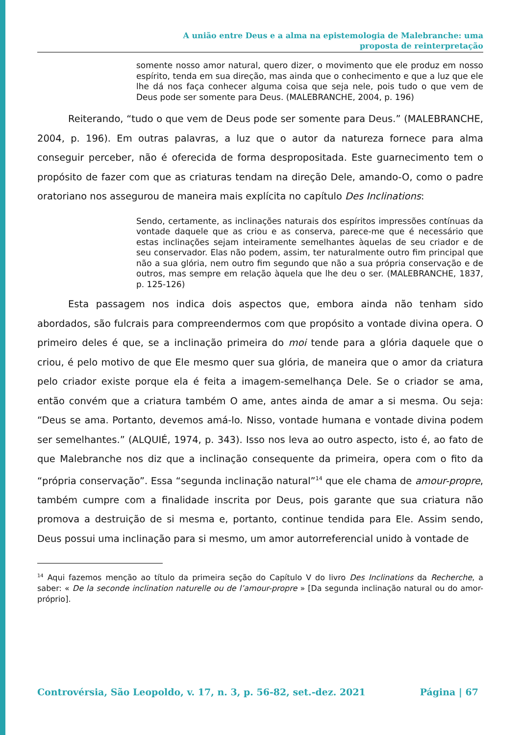A união entre Deus e a alma na epistemologia de Malebranche: uma
proposta de reinterpretação
somente nosso amor natural, quero dizer, o movimento que ele produz em nosso espírito, tenda em sua direção, mas ainda que o conhecimento e que a luz que ele lhe dá nos faça conhecer alguma coisa que seja nele, pois tudo o que vem de Deus pode ser somente para Deus. (MALEBRANCHE, 2004, p. 196)
Reiterando, “tudo o que vem de Deus pode ser somente para Deus.” (MALEBRANCHE, 2004, p. 196). Em outras palavras, a luz que o autor da natureza fornece para alma conseguir perceber, não é oferecida de forma despropositada. Este guarnecimento tem o propósito de fazer com que as criaturas tendam na direção Dele, amando-O, como o padre oratoriano nos assegurou de maneira mais explícita no capítulo Des Inclinations:
Sendo, certamente, as inclinações naturais dos espíritos impressões contínuas da vontade daquele que as criou e as conserva, parece-me que é necessário que estas inclinações sejam inteiramente semelhantes àquelas de seu criador e de seu conservador. Elas não podem, assim, ter naturalmente outro fim principal que não a sua glória, nem outro fim segundo que não a sua própria conservação e de outros, mas sempre em relação àquela que lhe deu o ser. (MALEBRANCHE, 1837, p. 125-126)
Esta passagem nos indica dois aspectos que, embora ainda não tenham sido abordados, são fulcrais para compreendermos com que propósito a vontade divina opera. O primeiro deles é que, se a inclinação primeira do moi tende para a glória daquele que o criou, é pelo motivo de que Ele mesmo quer sua glória, de maneira que o amor da criatura pelo criador existe porque ela é feita a imagem-semelhança Dele. Se o criador se ama, então convém que a criatura também O ame, antes ainda de amar a si mesma. Ou seja: “Deus se ama. Portanto, devemos amá-lo. Nisso, vontade humana e vontade divina podem ser semelhantes.” (ALQUIÉ, 1974, p. 343). Isso nos leva ao outro aspecto, isto é, ao fato de que Malebranche nos diz que a inclinação consequente da primeira, opera com o fito da “própria conservação”. Essa “segunda inclinação natural”<sup>14</sup> que ele chama de amour-propre, também cumpre com a finalidade inscrita por Deus, pois garante que sua criatura não promova a destruição de si mesma e, portanto, continue tendida para Ele. Assim sendo, Deus possui uma inclinação para si mesmo, um amor autorreferencial unido à vontade de
<sup>14</sup> Aqui fazemos menção ao título da primeira seção do Capítulo V do livro Des Inclinations da Recherche, a saber: « De la seconde inclination naturelle ou de l’amour-propre » [Da segunda inclinação natural ou do amor-próprio].
Controvérsia, São Leopoldo, v. 17, n. 3, p. 56-82, set.-dez. 2021 Página | 67